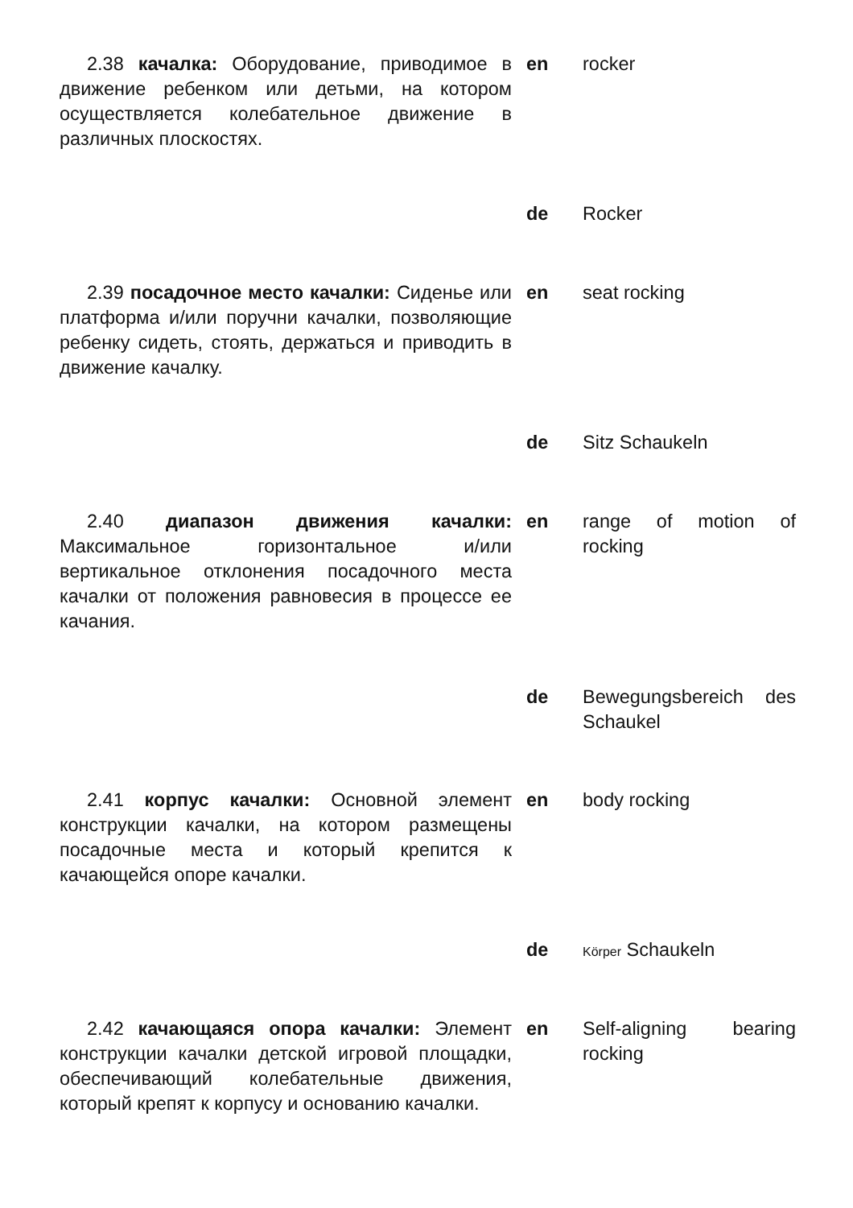2.38 качалка: Оборудование, приводимое в движение ребенком или детьми, на котором осуществляется колебательное движение в различных плоскостях.
en rocker
de Rocker
2.39 посадочное место качалки: Сиденье или платформа и/или поручни качалки, позволяющие ребенку сидеть, стоять, держаться и приводить в движение качалку.
en seat rocking
de Sitz Schaukeln
2.40 диапазон движения качалки: Максимальное горизонтальное и/или вертикальное отклонения посадочного места качалки от положения равновесия в процессе ее качания.
en range of motion of rocking
de Bewegungsbereich des Schaukel
2.41 корпус качалки: Основной элемент конструкции качалки, на котором размещены посадочные места и который крепится к качающейся опоре качалки.
en body rocking
de
Körper Schaukeln
2.42 качающаяся опора качалки: Элемент конструкции качалки детской игровой площадки, обеспечивающий колебательные движения, который крепят к корпусу и основанию качалки.
en Self-aligning bearing rocking